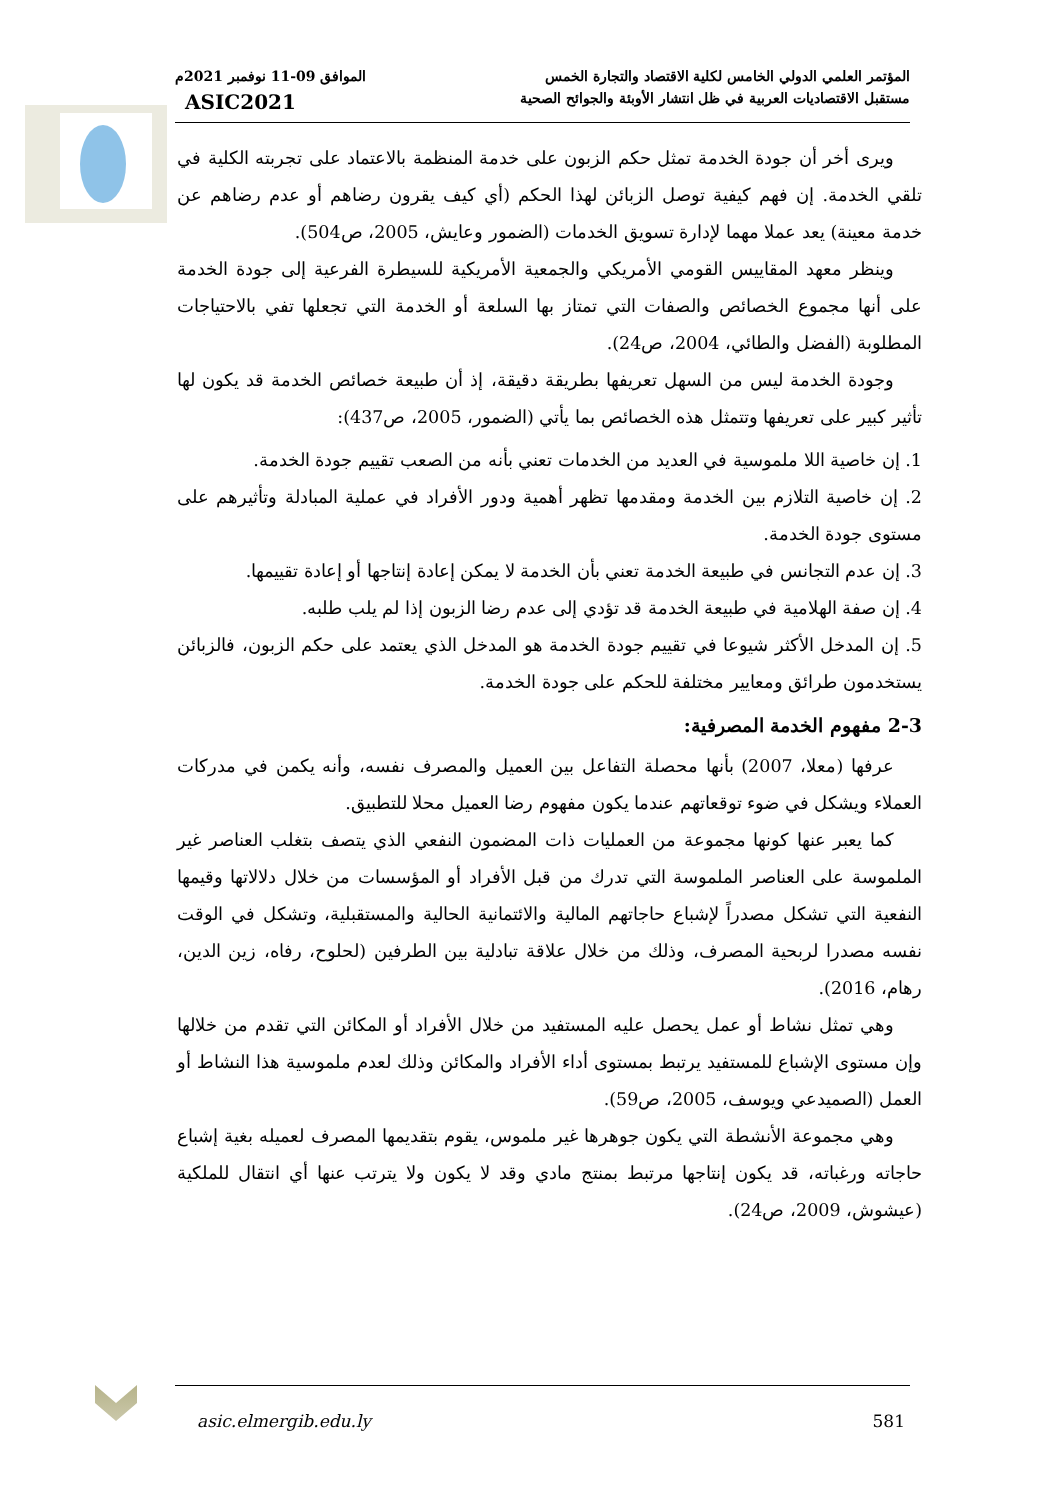المؤتمر العلمي الدولي الخامس لكلية الاقتصاد والتجارة الخمس الموافق 09-11 نوفمبر 2021م
مستقبل الاقتصاديات العربية في ظل انتشار الأوبئة والجوائح الصحية ASIC2021
ويرى أخر أن جودة الخدمة تمثل حكم الزبون على خدمة المنظمة بالاعتماد على تجربته الكلية في تلقي الخدمة. إن فهم كيفية توصل الزبائن لهذا الحكم (أي كيف يقرون رضاهم أو عدم رضاهم عن خدمة معينة) يعد عملا مهما لإدارة تسويق الخدمات (الضمور وعايش، 2005، ص504).
وينظر معهد المقاييس القومي الأمريكي والجمعية الأمريكية للسيطرة الفرعية إلى جودة الخدمة على أنها مجموع الخصائص والصفات التي تمتاز بها السلعة أو الخدمة التي تجعلها تفي بالاحتياجات المطلوبة (الفضل والطائي، 2004، ص24).
وجودة الخدمة ليس من السهل تعريفها بطريقة دقيقة، إذ أن طبيعة خصائص الخدمة قد يكون لها تأثير كبير على تعريفها وتتمثل هذه الخصائص بما يأتي (الضمور، 2005، ص437):
1. إن خاصية اللا ملموسية في العديد من الخدمات تعني بأنه من الصعب تقييم جودة الخدمة.
2. إن خاصية التلازم بين الخدمة ومقدمها تظهر أهمية ودور الأفراد في عملية المبادلة وتأثيرهم على مستوى جودة الخدمة.
3. إن عدم التجانس في طبيعة الخدمة تعني بأن الخدمة لا يمكن إعادة إنتاجها أو إعادة تقييمها.
4. إن صفة الهلامية في طبيعة الخدمة قد تؤدي إلى عدم رضا الزبون إذا لم يلب طلبه.
5. إن المدخل الأكثر شيوعا في تقييم جودة الخدمة هو المدخل الذي يعتمد على حكم الزبون، فالزبائن يستخدمون طرائق ومعايير مختلفة للحكم على جودة الخدمة.
2-3 مفهوم الخدمة المصرفية:
عرفها (معلا، 2007) بأنها محصلة التفاعل بين العميل والمصرف نفسه، وأنه يكمن في مدركات العملاء ويشكل في ضوء توقعاتهم عندما يكون مفهوم رضا العميل محلا للتطبيق.
كما يعبر عنها كونها مجموعة من العمليات ذات المضمون النفعي الذي يتصف بتغلب العناصر غير الملموسة على العناصر الملموسة التي تدرك من قبل الأفراد أو المؤسسات من خلال دلالاتها وقيمها النفعية التي تشكل مصدراً لإشباع حاجاتهم المالية والائتمانية الحالية والمستقبلية، وتشكل في الوقت نفسه مصدرا لربحية المصرف، وذلك من خلال علاقة تبادلية بين الطرفين (لحلوح، رفاه، زين الدين، رهام، 2016).
وهي تمثل نشاط أو عمل يحصل عليه المستفيد من خلال الأفراد أو المكائن التي تقدم من خلالها وإن مستوى الإشباع للمستفيد يرتبط بمستوى أداء الأفراد والمكائن وذلك لعدم ملموسية هذا النشاط أو العمل (الصميدعي ويوسف، 2005، ص59).
وهي مجموعة الأنشطة التي يكون جوهرها غير ملموس، يقوم بتقديمها المصرف لعميله بغية إشباع حاجاته ورغباته، قد يكون إنتاجها مرتبط بمنتج مادي وقد لا يكون ولا يترتب عنها أي انتقال للملكية (عيشوش، 2009، ص24).
asic.elmergib.edu.ly 581